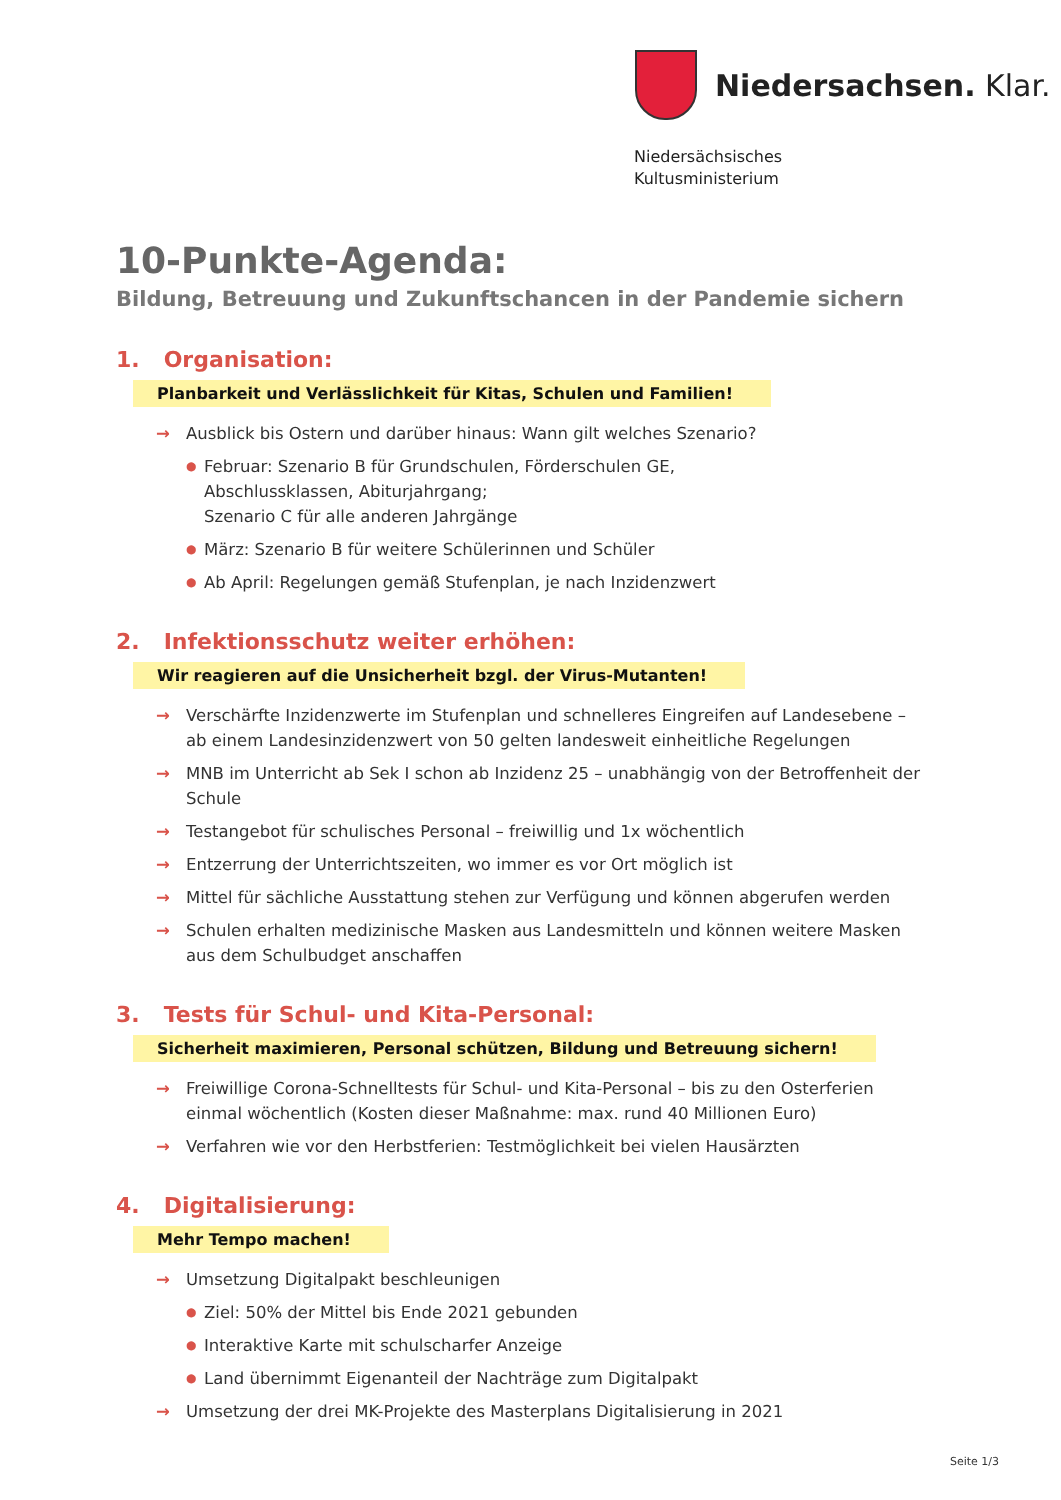Niedersachsen. Klar.
Niedersächsisches
Kultusministerium
10-Punkte-Agenda:
Bildung, Betreuung und Zukunftschancen in der Pandemie sichern
1. Organisation:
Planbarkeit und Verlässlichkeit für Kitas, Schulen und Familien!
→ Ausblick bis Ostern und darüber hinaus: Wann gilt welches Szenario?
● Februar: Szenario B für Grundschulen, Förderschulen GE,
Abschlussklassen, Abiturjahrgang;
Szenario C für alle anderen Jahrgänge
● März: Szenario B für weitere Schülerinnen und Schüler
● Ab April: Regelungen gemäß Stufenplan, je nach Inzidenzwert
2. Infektionsschutz weiter erhöhen:
Wir reagieren auf die Unsicherheit bzgl. der Virus-Mutanten!
→ Verschärfte Inzidenzwerte im Stufenplan und schnelleres Eingreifen auf Landesebene –
ab einem Landesinzidenzwert von 50 gelten landesweit einheitliche Regelungen
→ MNB im Unterricht ab Sek I schon ab Inzidenz 25 – unabhängig von der Betroffenheit der Schule
→ Testangebot für schulisches Personal – freiwillig und 1x wöchentlich
→ Entzerrung der Unterrichtszeiten, wo immer es vor Ort möglich ist
→ Mittel für sächliche Ausstattung stehen zur Verfügung und können abgerufen werden
→ Schulen erhalten medizinische Masken aus Landesmitteln und können weitere Masken
aus dem Schulbudget anschaffen
3. Tests für Schul- und Kita-Personal:
Sicherheit maximieren, Personal schützen, Bildung und Betreuung sichern!
→ Freiwillige Corona-Schnelltests für Schul- und Kita-Personal – bis zu den Osterferien
einmal wöchentlich (Kosten dieser Maßnahme: max. rund 40 Millionen Euro)
→ Verfahren wie vor den Herbstferien: Testmöglichkeit bei vielen Hausärzten
4. Digitalisierung:
Mehr Tempo machen!
→ Umsetzung Digitalpakt beschleunigen
● Ziel: 50% der Mittel bis Ende 2021 gebunden
● Interaktive Karte mit schulscharfer Anzeige
● Land übernimmt Eigenanteil der Nachträge zum Digitalpakt
→ Umsetzung der drei MK-Projekte des Masterplans Digitalisierung in 2021
Seite 1/3